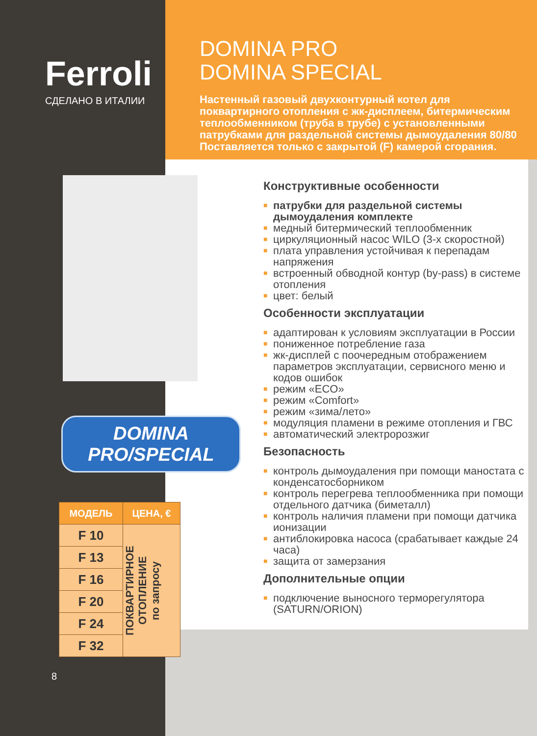Ferroli
СДЕЛАНО В ИТАЛИИ
DOMINA PRO/SPECIAL
| МОДЕЛЬ | ЦЕНА, € |
| --- | --- |
| F 10 | ПОКВАРТИРНОЕ ОТОПЛЕНИЕ по запросу |
| F 13 | |
| F 16 | |
| F 20 | |
| F 24 | |
| F 32 | |
8
DOMINA PRO
DOMINA SPECIAL
Настенный газовый двухконтурный котел для поквартирного отопления с жк-дисплеем, битермическим теплообменником (труба в трубе) с установленными патрубками для раздельной системы дымоудаления 80/80 Поставляется только с закрытой (F) камерой сгорания.
Конструктивные особенности
■ патрубки для раздельной системы дымоудаления комплекте
■ медный битермический теплообменник
■ циркуляционный насос WILO (3-х скоростной)
■ плата управления устойчивая к перепадам напряжения
■ встроенный обводной контур (by-pass) в системе отопления
■ цвет: белый
Особенности эксплуатации
■ адаптирован к условиям эксплуатации в России
■ пониженное потребление газа
■ жк-дисплей с поочередным отображением параметров эксплуатации, сервисного меню и кодов ошибок
■ режим «ECO»
■ режим «Comfort»
■ режим «зима/лето»
■ модуляция пламени в режиме отопления и ГВС
■ автоматический электророзжиг
Безопасность
■ контроль дымоудаления при помощи маностата с конденсатосборником
■ контроль перегрева теплообменника при помощи отдельного датчика (биметалл)
■ контроль наличия пламени при помощи датчика ионизации
■ антиблокировка насоса (срабатывает каждые 24 часа)
■ защита от замерзания
Дополнительные опции
■ подключение выносного терморегулятора (SATURN/ORION)